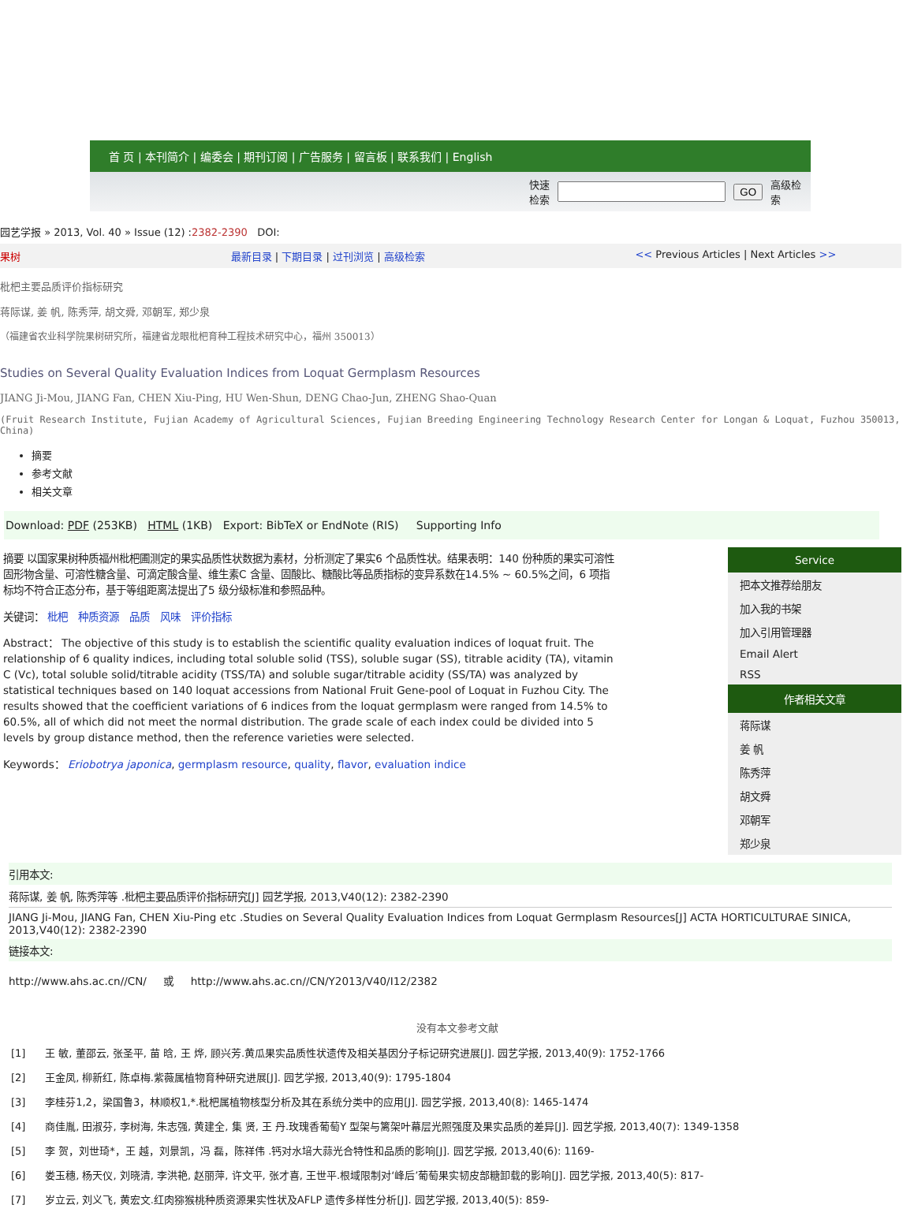首 页 | 本刊简介 | 编委会 | 期刊订阅 | 广告服务 | 留言板 | 联系我们 | English
快速
检索 GO 高级检
索
园艺学报 » 2013, Vol. 40 » Issue (12) :2382-2390 DOI:
果树 最新目录 | 下期目录 | 过刊浏览 | 高级检索 << Previous Articles | Next Articles >>
枇杷主要品质评价指标研究
蒋际谋, 姜 帆, 陈秀萍, 胡文舜, 邓朝军, 郑少泉
（福建省农业科学院果树研究所，福建省龙眼枇杷育种工程技术研究中心，福州 350013）
Studies on Several Quality Evaluation Indices from Loquat Germplasm Resources
JIANG Ji-Mou, JIANG Fan, CHEN Xiu-Ping, HU Wen-Shun, DENG Chao-Jun, ZHENG Shao-Quan
(Fruit Research Institute, Fujian Academy of Agricultural Sciences, Fujian Breeding Engineering Technology Research Center for Longan & Loquat, Fuzhou 350013, China)
摘要
参考文献
相关文章
Download: PDF (253KB) HTML (1KB) Export: BibTeX or EndNote (RIS) Supporting Info
摘要 以国家果树种质福州枇杷圃测定的果实品质性状数据为素材，分析测定了果实6 个品质性状。结果表明：140 份种质的果实可溶性固形物含量、可溶性糖含量、可滴定酸含量、维生素C 含量、固酸比、糖酸比等品质指标的变异系数在14.5% ~ 60.5%之间，6 项指标均不符合正态分布，基于等组距离法提出了5 级分级标准和参照品种。
关键词： 枇杷 种质资源 品质 风味 评价指标
Abstract： The objective of this study is to establish the scientific quality evaluation indices of loquat fruit. The relationship of 6 quality indices, including total soluble solid (TSS), soluble sugar (SS), titrable acidity (TA), vitamin C (Vc), total soluble solid/titrable acidity (TSS/TA) and soluble sugar/titrable acidity (SS/TA) was analyzed by statistical techniques based on 140 loquat accessions from National Fruit Gene-pool of Loquat in Fuzhou City. The results showed that the coefficient variations of 6 indices from the loquat germplasm were ranged from 14.5% to 60.5%, all of which did not meet the normal distribution. The grade scale of each index could be divided into 5 levels by group distance method, then the reference varieties were selected.
Keywords： Eriobotrya japonica, germplasm resource, quality, flavor, evaluation indice
Service
把本文推荐给朋友
加入我的书架
加入引用管理器
Email Alert
RSS
作者相关文章
蒋际谋
姜 帆
陈秀萍
胡文舜
邓朝军
郑少泉
引用本文:
蒋际谋, 姜 帆, 陈秀萍等 .枇杷主要品质评价指标研究[J] 园艺学报, 2013,V40(12): 2382-2390
JIANG Ji-Mou, JIANG Fan, CHEN Xiu-Ping etc .Studies on Several Quality Evaluation Indices from Loquat Germplasm Resources[J] ACTA HORTICULTURAE SINICA, 2013,V40(12): 2382-2390
链接本文:
http://www.ahs.ac.cn//CN/ 或 http://www.ahs.ac.cn//CN/Y2013/V40/I12/2382
没有本文参考文献
[1] 王 敏, 董邵云, 张圣平, 苗 晗, 王 烨, 顾兴芳.黄瓜果实品质性状遗传及相关基因分子标记研究进展[J]. 园艺学报, 2013,40(9): 1752-1766
[2] 王金凤, 柳新红, 陈卓梅.紫薇属植物育种研究进展[J]. 园艺学报, 2013,40(9): 1795-1804
[3] 李桂芬1,2，梁国鲁3，林顺权1,*.枇杷属植物核型分析及其在系统分类中的应用[J]. 园艺学报, 2013,40(8): 1465-1474
[4] 商佳胤, 田淑芬, 李树海, 朱志强, 黄建全, 集 贤, 王 丹.玫瑰香葡萄Y 型架与篱架叶幕层光照强度及果实品质的差异[J]. 园艺学报, 2013,40(7): 1349-1358
[5] 李 贺，刘世琦*，王 越，刘景凯，冯 磊，陈祥伟 .钙对水培大蒜光合特性和品质的影响[J]. 园艺学报, 2013,40(6): 1169-
[6] 娄玉穗, 杨天仪, 刘晓清, 李洪艳, 赵丽萍, 许文平, 张才喜, 王世平.根域限制对‘峰后’葡萄果实韧皮部糖卸载的影响[J]. 园艺学报, 2013,40(5): 817-
[7] 岁立云, 刘义飞, 黄宏文.红肉猕猴桃种质资源果实性状及AFLP 遗传多样性分析[J]. 园艺学报, 2013,40(5): 859-